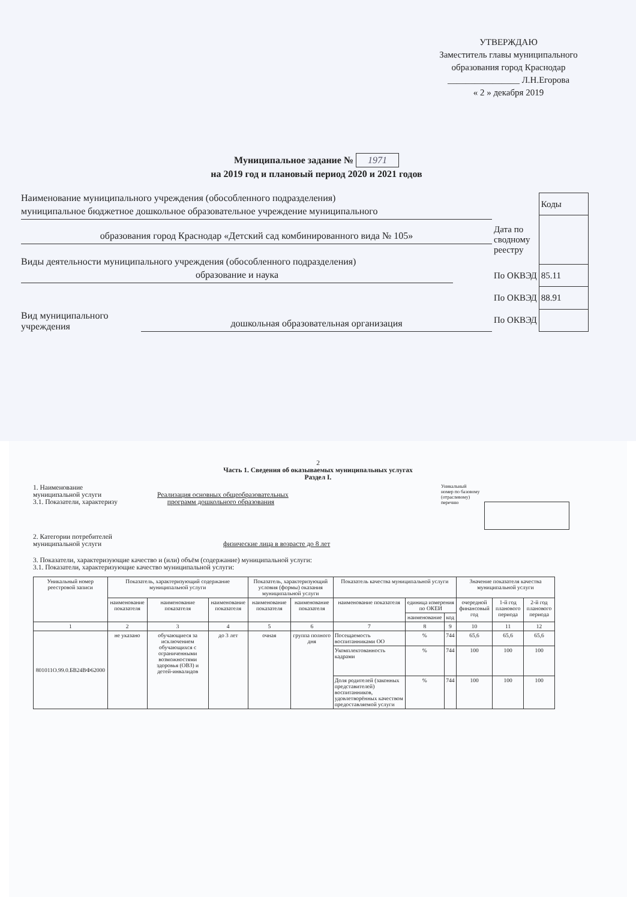УТВЕРЖДАЮ
Заместитель главы муниципального
образования город Краснодар
________________ Л.Н.Егорова
« 2 » декабря 2019
Муниципальное задание № 1971
на 2019 год и плановый период 2020 и 2021 годов
Наименование муниципального учреждения (обособленного подразделения)
муниципальное бюджетное дошкольное образовательное учреждение муниципального
образования город Краснодар «Детский сад комбинированного вида № 105»
Виды деятельности муниципального учреждения (обособленного подразделения)
образование и наука
Вид муниципального
учреждения
дошкольная образовательная организация
| | Коды |
| Дата по сводному реестру | |
| По ОКВЭД | 85.11 |
| По ОКВЭД | 88.91 |
| По ОКВЭД | |
2
Часть 1. Сведения об оказываемых муниципальных услугах
Раздел I.
1. Наименование
муниципальной услуги Реализация основных общеобразовательных
3.1. Показатели, характеризу программ дошкольного образования
Уникальный
номер по базовому
(отраслевому)
перечню
2. Категории потребителей
муниципальной услуги физические лица в возрасте до 8 лет
3. Показатели, характеризующие качество и (или) объём (содержание) муниципальной услуги:
3.1. Показатели, характеризующие качество муниципальной услуги:
| Уникальный номер реестровой записи | Показатель, характеризующий содержание муниципальной услуги | | | Показатель, характеризующий условия (формы) оказания муниципальной услуги | | Показатель качества муниципальной услуги | | | Значение показателя качества муниципальной услуги | | |
| --- | --- | --- | --- | --- | --- | --- | --- | --- | --- | --- | --- |
| | наименование показателя | наименование показателя | наименование показателя | наименование показателя | наименование показателя | наименование показателя | единица измерения по ОКЕИ | | очередной финансовый год | 1-й год планового периода | 2-й год планового периода |
| | | | | | | | наименование | код | | | |
| 1 | 2 | 3 | 4 | 5 | 6 | 7 | 8 | 9 | 10 | 11 | 12 |
| 801011О.99.0.БВ24ВФ62000 | не указано | обучающиеся за исключением обучающихся с ограниченными возможностями здоровья (ОВЗ) и детей-инвалидов | до 3 лет | очная | группа полного дня | Посещаемость воспитанниками ОО | % | 744 | 65,6 | 65,6 | 65,6 |
| | | | | | | Укомплектованность кадрами | % | 744 | 100 | 100 | 100 |
| | | | | | | Доля родителей (законных представителей) воспитанников, удовлетворённых качеством предоставляемой услуги | % | 744 | 100 | 100 | 100 |